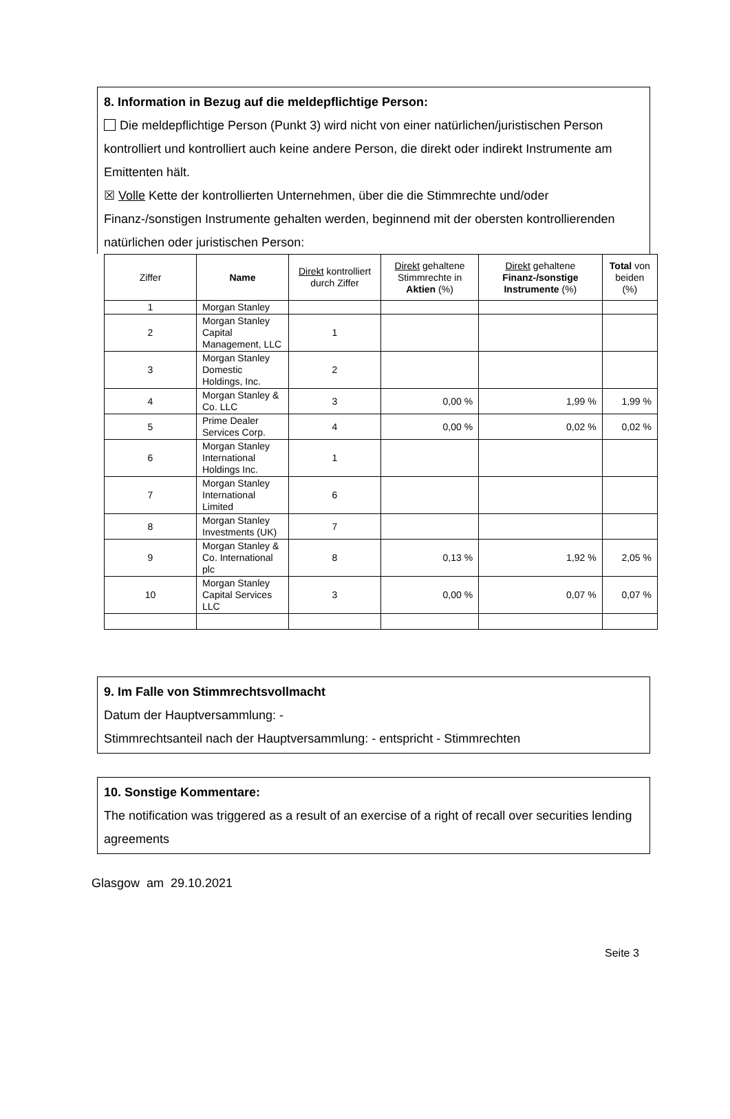8. Information in Bezug auf die meldepflichtige Person:
Die meldepflichtige Person (Punkt 3) wird nicht von einer natürlichen/juristischen Person kontrolliert und kontrolliert auch keine andere Person, die direkt oder indirekt Instrumente am Emittenten hält.
☒ Volle Kette der kontrollierten Unternehmen, über die die Stimmrechte und/oder Finanz-/sonstigen Instrumente gehalten werden, beginnend mit der obersten kontrollierenden natürlichen oder juristischen Person:
| Ziffer | Name | Direkt kontrolliert durch Ziffer | Direkt gehaltene Stimmrechte in Aktien (%) | Direkt gehaltene Finanz-/sonstige Instrumente (%) | Total von beiden (%) |
| --- | --- | --- | --- | --- | --- |
| 1 | Morgan Stanley | | | | |
| 2 | Morgan Stanley Capital Management, LLC | 1 | | | |
| 3 | Morgan Stanley Domestic Holdings, Inc. | 2 | | | |
| 4 | Morgan Stanley & Co. LLC | 3 | 0,00 % | 1,99 % | 1,99 % |
| 5 | Prime Dealer Services Corp. | 4 | 0,00 % | 0,02 % | 0,02 % |
| 6 | Morgan Stanley International Holdings Inc. | 1 | | | |
| 7 | Morgan Stanley International Limited | 6 | | | |
| 8 | Morgan Stanley Investments (UK) | 7 | | | |
| 9 | Morgan Stanley & Co. International plc | 8 | 0,13 % | 1,92 % | 2,05 % |
| 10 | Morgan Stanley Capital Services LLC | 3 | 0,00 % | 0,07 % | 0,07 % |
9. Im Falle von Stimmrechtsvollmacht
Datum der Hauptversammlung: -
Stimmrechtsanteil nach der Hauptversammlung: - entspricht - Stimmrechten
10. Sonstige Kommentare:
The notification was triggered as a result of an exercise of a right of recall over securities lending agreements
Glasgow am 29.10.2021
Seite 3